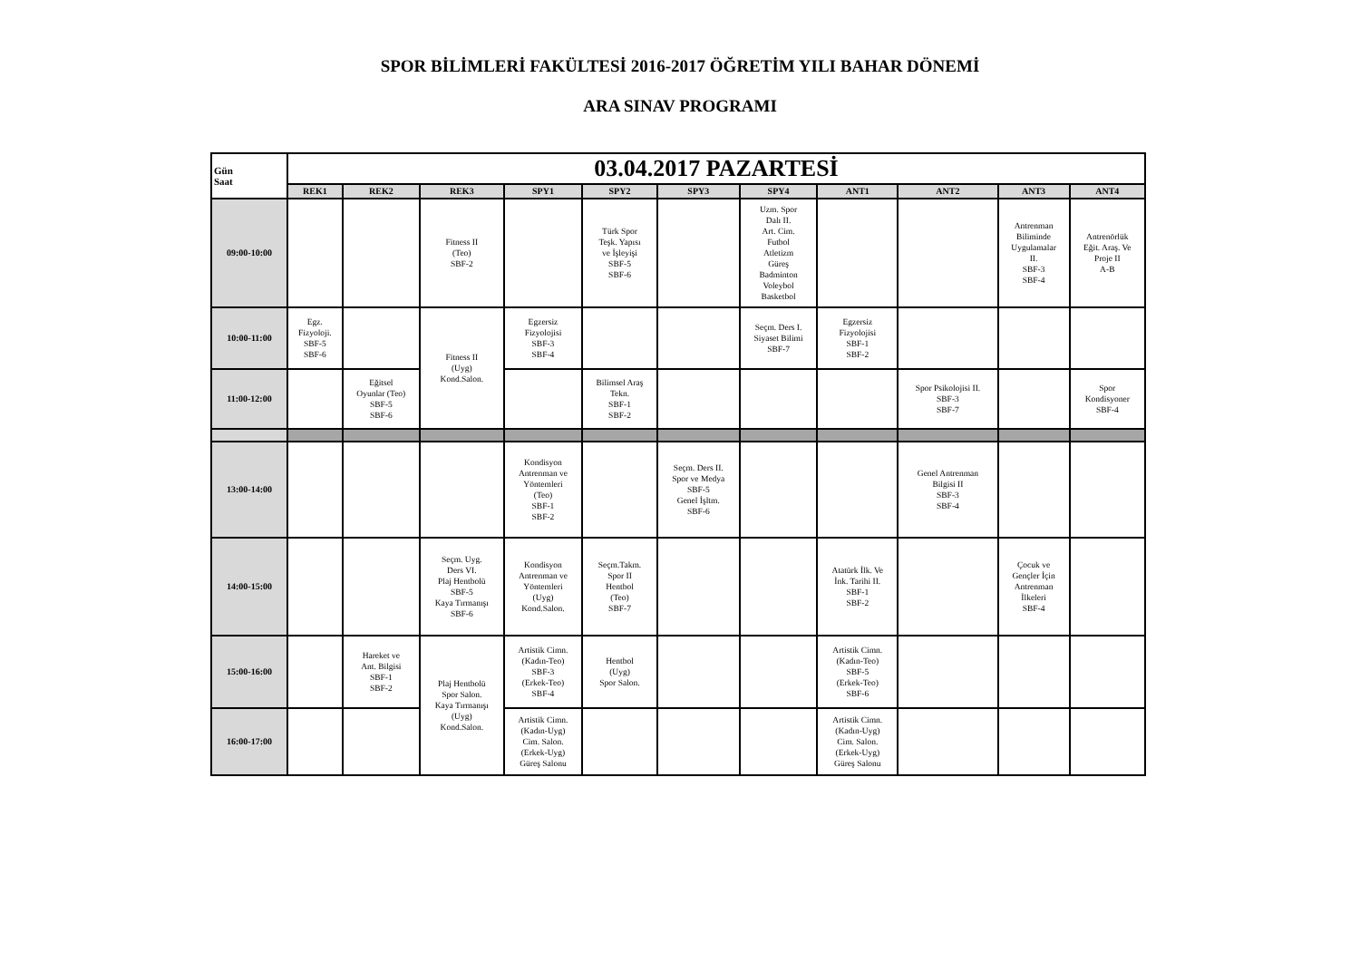SPOR BİLİMLERİ FAKÜLTESİ 2016-2017 ÖĞRETİM YILI BAHAR DÖNEMİ
ARA SINAV PROGRAMI
| Gün Saat | 03.04.2017 PAZARTESİ | | | | | | | | | | |
| --- | --- | --- | --- | --- | --- | --- | --- | --- | --- | --- | --- |
| | REK1 | REK2 | REK3 | SPY1 | SPY2 | SPY3 | SPY4 | ANT1 | ANT2 | ANT3 | ANT4 |
| 09:00-10:00 | | | Fitness II (Teo) SBF-2 | | Türk Spor Teşk. Yapısı ve İşleyişi SBF-5 SBF-6 | | Uzm. Spor Dalı II. Art. Cim. Futbol Atletizm Güreş Badminton Voleybol Basketbol | | | Antrenman Biliminde Uygulamalar II. SBF-3 SBF-4 | Antrenörlük Eğit. Araş. Ve Proje II A-B |
| 10:00-11:00 | Egz. Fizyoloji. SBF-5 SBF-6 | | Fitness II (Uyg) Kond.Salon. | Egzersiz Fizyolojisi SBF-3 SBF-4 | | | Seçm. Ders I. Siyaset Bilimi SBF-7 | Egzersiz Fizyolojisi SBF-1 SBF-2 | | | |
| 11:00-12:00 | | Eğitsel Oyunlar (Teo) SBF-5 SBF-6 | | | Bilimsel Araş Tekn. SBF-1 SBF-2 | | | | Spor Psikolojisi II. SBF-3 SBF-7 | | Spor Kondisyoner SBF-4 |
| 13:00-14:00 | | | | Kondisyon Antrenman ve Yöntemleri (Teo) SBF-1 SBF-2 | | Seçm. Ders II. Spor ve Medya SBF-5 Genel İşltm. SBF-6 | | | Genel Antrenman Bilgisi II SBF-3 SBF-4 | | |
| 14:00-15:00 | | | Seçm. Uyg. Ders VI. Plaj Hentbolü SBF-5 Kaya Tırmanışı SBF-6 | Kondisyon Antrenman ve Yöntemleri (Uyg) Kond.Salon. | Seçm.Takm. Spor II Hentbol (Teo) SBF-7 | | | Atatürk İlk. Ve İnk. Tarihi II. SBF-1 SBF-2 | | Çocuk ve Gençler İçin Antrenman İlkeleri SBF-4 | |
| 15:00-16:00 | | Hareket ve Ant. Bilgisi SBF-1 SBF-2 | Plaj Hentbolü Spor Salon. Kaya Tırmanışı (Uyg) Kond.Salon. | Artistik Cimn. (Kadın-Teo) SBF-3 (Erkek-Teo) SBF-4 | Hentbol (Uyg) Spor Salon. | | | Artistik Cimn. (Kadın-Teo) SBF-5 (Erkek-Teo) SBF-6 | | | |
| 16:00-17:00 | | | | Artistik Cimn. (Kadın-Uyg) Cim. Salon. (Erkek-Uyg) Güreş Salonu | | | | Artistik Cimn. (Kadın-Uyg) Cim. Salon. (Erkek-Uyg) Güreş Salonu | | | |